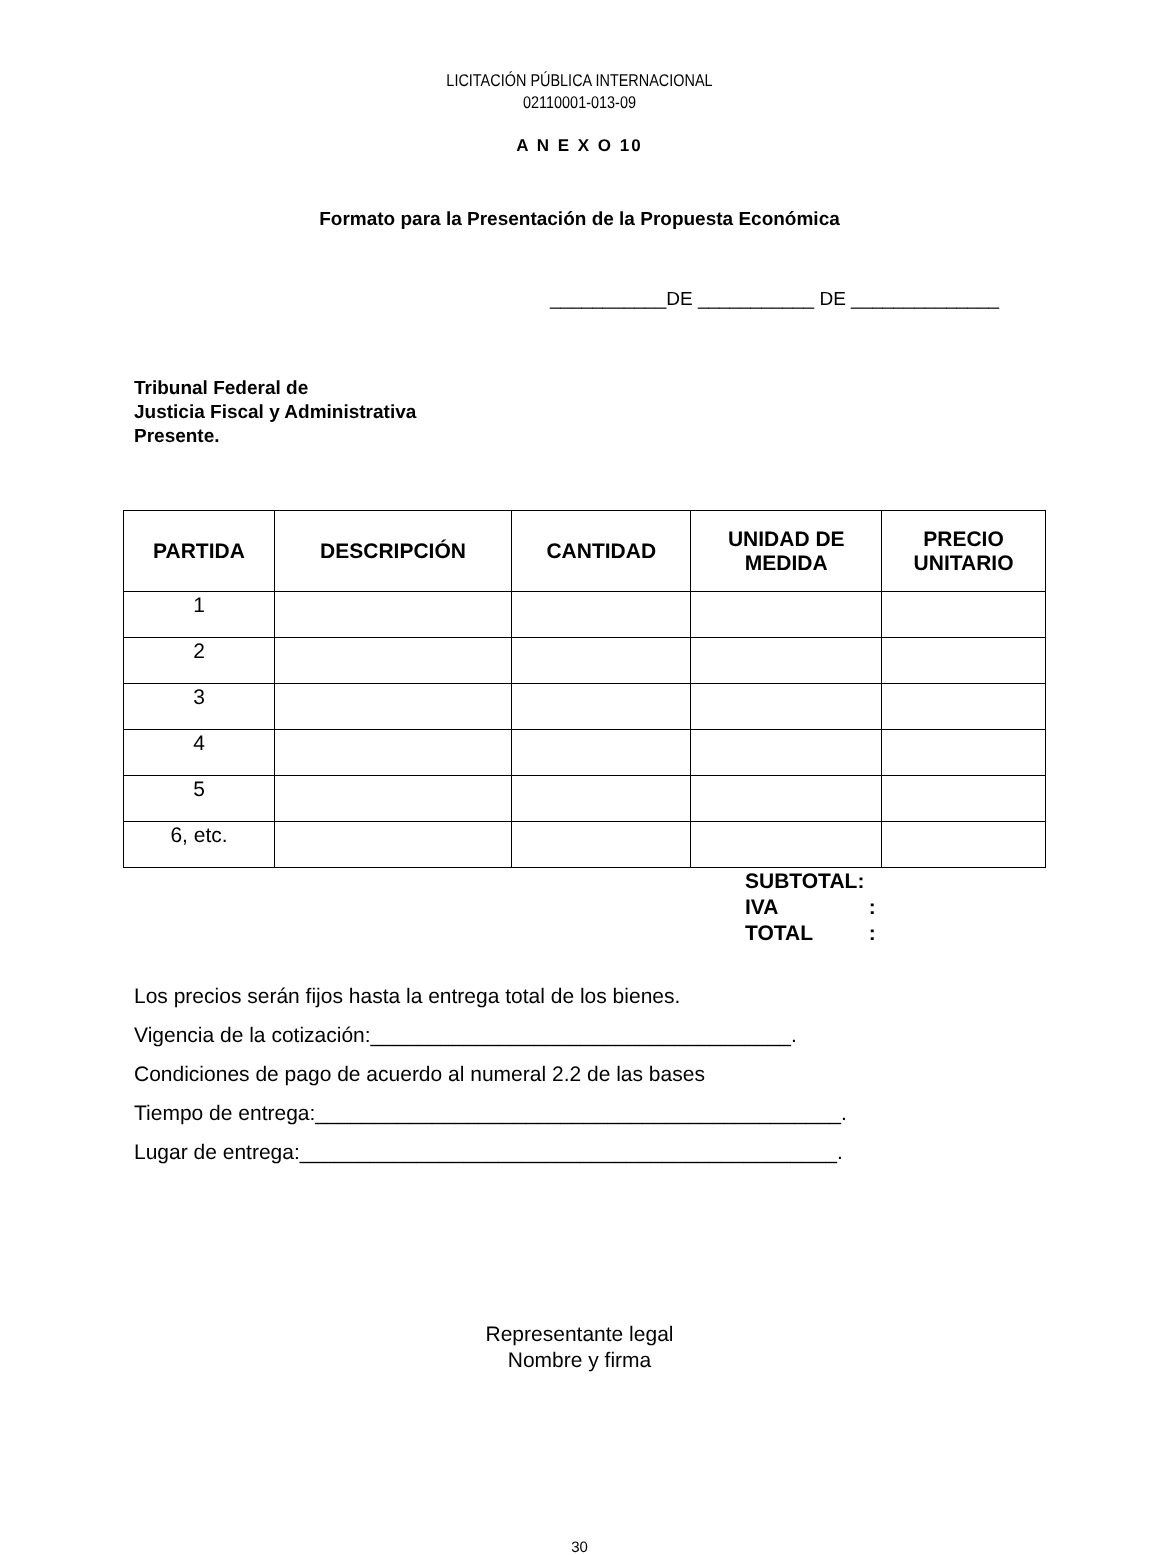LICITACIÓN PÚBLICA INTERNACIONAL
02110001-013-09
A N E X O 10
Formato para la Presentación de la Propuesta Económica
___________DE ___________ DE ______________
Tribunal Federal de
Justicia Fiscal y Administrativa
Presente.
| PARTIDA | DESCRIPCIÓN | CANTIDAD | UNIDAD DE MEDIDA | PRECIO UNITARIO |
| --- | --- | --- | --- | --- |
| 1 | | | | |
| 2 | | | | |
| 3 | | | | |
| 4 | | | | |
| 5 | | | | |
| 6, etc. | | | | |
SUBTOTAL:
IVA :
TOTAL :
Los precios serán fijos hasta la entrega total de los bienes.
Vigencia de la cotización:____________________________________.
Condiciones de pago de acuerdo al numeral 2.2 de las bases
Tiempo de entrega:_____________________________________________.
Lugar de entrega:______________________________________________.
Representante legal
Nombre y firma
30